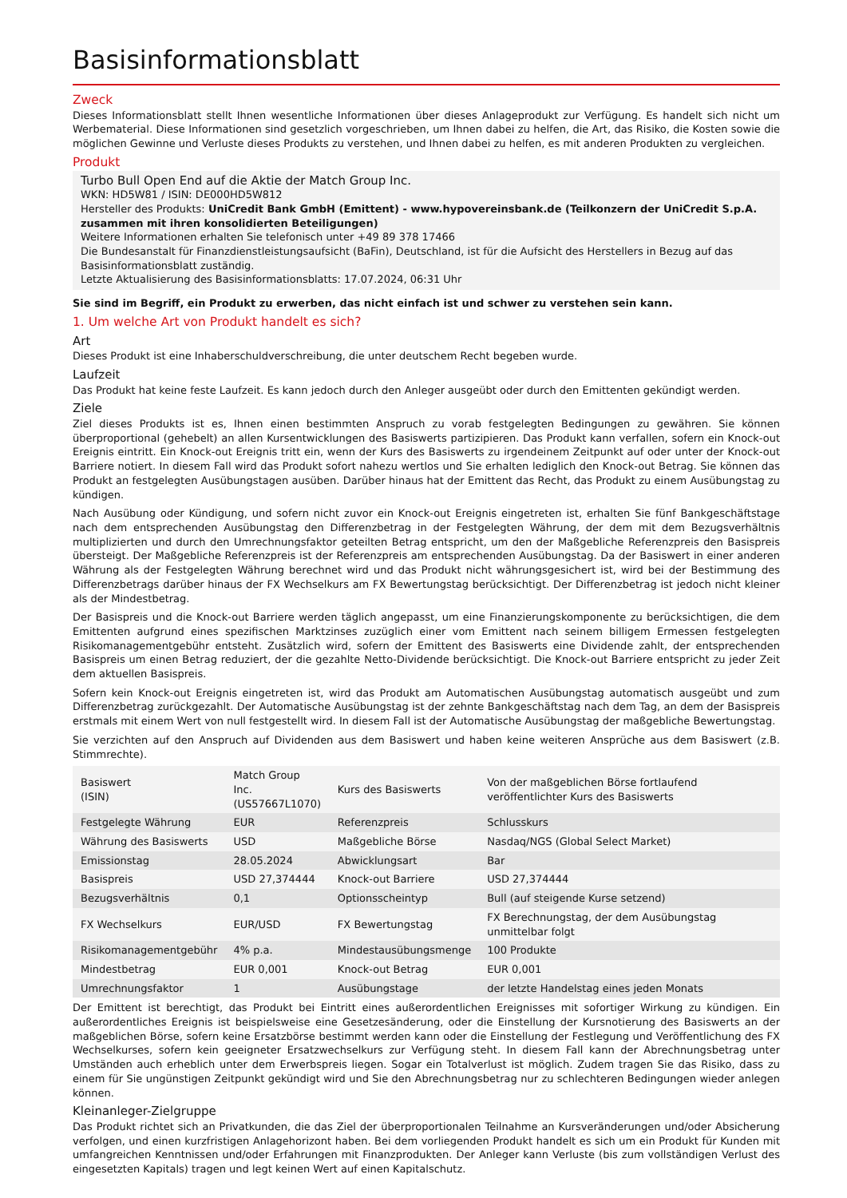Basisinformationsblatt
Zweck
Dieses Informationsblatt stellt Ihnen wesentliche Informationen über dieses Anlageprodukt zur Verfügung. Es handelt sich nicht um Werbematerial. Diese Informationen sind gesetzlich vorgeschrieben, um Ihnen dabei zu helfen, die Art, das Risiko, die Kosten sowie die möglichen Gewinne und Verluste dieses Produkts zu verstehen, und Ihnen dabei zu helfen, es mit anderen Produkten zu vergleichen.
Produkt
Turbo Bull Open End auf die Aktie der Match Group Inc.
WKN: HD5W81 / ISIN: DE000HD5W812
Hersteller des Produkts: UniCredit Bank GmbH (Emittent) - www.hypovereinsbank.de (Teilkonzern der UniCredit S.p.A. zusammen mit ihren konsolidierten Beteiligungen)
Weitere Informationen erhalten Sie telefonisch unter +49 89 378 17466
Die Bundesanstalt für Finanzdienstleistungsaufsicht (BaFin), Deutschland, ist für die Aufsicht des Herstellers in Bezug auf das Basisinformationsblatt zuständig.
Letzte Aktualisierung des Basisinformationsblatts: 17.07.2024, 06:31 Uhr
Sie sind im Begriff, ein Produkt zu erwerben, das nicht einfach ist und schwer zu verstehen sein kann.
1. Um welche Art von Produkt handelt es sich?
Art
Dieses Produkt ist eine Inhaberschuldverschreibung, die unter deutschem Recht begeben wurde.
Laufzeit
Das Produkt hat keine feste Laufzeit. Es kann jedoch durch den Anleger ausgeübt oder durch den Emittenten gekündigt werden.
Ziele
Ziel dieses Produkts ist es, Ihnen einen bestimmten Anspruch zu vorab festgelegten Bedingungen zu gewähren. Sie können überproportional (gehebelt) an allen Kursentwicklungen des Basiswerts partizipieren. Das Produkt kann verfallen, sofern ein Knock-out Ereignis eintritt. Ein Knock-out Ereignis tritt ein, wenn der Kurs des Basiswerts zu irgendeinem Zeitpunkt auf oder unter der Knock-out Barriere notiert. In diesem Fall wird das Produkt sofort nahezu wertlos und Sie erhalten lediglich den Knock-out Betrag. Sie können das Produkt an festgelegten Ausübungstagen ausüben. Darüber hinaus hat der Emittent das Recht, das Produkt zu einem Ausübungstag zu kündigen.
Nach Ausübung oder Kündigung, und sofern nicht zuvor ein Knock-out Ereignis eingetreten ist, erhalten Sie fünf Bankgeschäftstage nach dem entsprechenden Ausübungstag den Differenzbetrag in der Festgelegten Währung, der dem mit dem Bezugsverhältnis multiplizierten und durch den Umrechnungsfaktor geteilten Betrag entspricht, um den der Maßgebliche Referenzpreis den Basispreis übersteigt. Der Maßgebliche Referenzpreis ist der Referenzpreis am entsprechenden Ausübungstag. Da der Basiswert in einer anderen Währung als der Festgelegten Währung berechnet wird und das Produkt nicht währungsgesichert ist, wird bei der Bestimmung des Differenzbetrags darüber hinaus der FX Wechselkurs am FX Bewertungstag berücksichtigt. Der Differenzbetrag ist jedoch nicht kleiner als der Mindestbetrag.
Der Basispreis und die Knock-out Barriere werden täglich angepasst, um eine Finanzierungskomponente zu berücksichtigen, die dem Emittenten aufgrund eines spezifischen Marktzinses zuzüglich einer vom Emittent nach seinem billigem Ermessen festgelegten Risikomanagementgebühr entsteht. Zusätzlich wird, sofern der Emittent des Basiswerts eine Dividende zahlt, der entsprechenden Basispreis um einen Betrag reduziert, der die gezahlte Netto-Dividende berücksichtigt. Die Knock-out Barriere entspricht zu jeder Zeit dem aktuellen Basispreis.
Sofern kein Knock-out Ereignis eingetreten ist, wird das Produkt am Automatischen Ausübungstag automatisch ausgeübt und zum Differenzbetrag zurückgezahlt. Der Automatische Ausübungstag ist der zehnte Bankgeschäftstag nach dem Tag, an dem der Basispreis erstmals mit einem Wert von null festgestellt wird. In diesem Fall ist der Automatische Ausübungstag der maßgebliche Bewertungstag.
Sie verzichten auf den Anspruch auf Dividenden aus dem Basiswert und haben keine weiteren Ansprüche aus dem Basiswert (z.B. Stimmrechte).
| Basiswert (ISIN) | Match Group Inc. (US57667L1070) | Kurs des Basiswerts | Von der maßgeblichen Börse fortlaufend veröffentlichter Kurs des Basiswerts |
| Festgelegte Währung | EUR | Referenzpreis | Schlusskurs |
| Währung des Basiswerts | USD | Maßgebliche Börse | Nasdaq/NGS (Global Select Market) |
| Emissionstag | 28.05.2024 | Abwicklungsart | Bar |
| Basispreis | USD 27,374444 | Knock-out Barriere | USD 27,374444 |
| Bezugsverhältnis | 0,1 | Optionsscheintyp | Bull (auf steigende Kurse setzend) |
| FX Wechselkurs | EUR/USD | FX Bewertungstag | FX Berechnungstag, der dem Ausübungstag unmittelbar folgt |
| Risikomanagementgebühr | 4% p.a. | Mindestausübungsmenge | 100 Produkte |
| Mindestbetrag | EUR 0,001 | Knock-out Betrag | EUR 0,001 |
| Umrechnungsfaktor | 1 | Ausübungstage | der letzte Handelstag eines jeden Monats |
Der Emittent ist berechtigt, das Produkt bei Eintritt eines außerordentlichen Ereignisses mit sofortiger Wirkung zu kündigen. Ein außerordentliches Ereignis ist beispielsweise eine Gesetzesänderung, oder die Einstellung der Kursnotierung des Basiswerts an der maßgeblichen Börse, sofern keine Ersatzbörse bestimmt werden kann oder die Einstellung der Festlegung und Veröffentlichung des FX Wechselkurses, sofern kein geeigneter Ersatzwechselkurs zur Verfügung steht. In diesem Fall kann der Abrechnungsbetrag unter Umständen auch erheblich unter dem Erwerbspreis liegen. Sogar ein Totalverlust ist möglich. Zudem tragen Sie das Risiko, dass zu einem für Sie ungünstigen Zeitpunkt gekündigt wird und Sie den Abrechnungsbetrag nur zu schlechteren Bedingungen wieder anlegen können.
Kleinanleger-Zielgruppe
Das Produkt richtet sich an Privatkunden, die das Ziel der überproportionalen Teilnahme an Kursveränderungen und/oder Absicherung verfolgen, und einen kurzfristigen Anlagehorizont haben. Bei dem vorliegenden Produkt handelt es sich um ein Produkt für Kunden mit umfangreichen Kenntnissen und/oder Erfahrungen mit Finanzprodukten. Der Anleger kann Verluste (bis zum vollständigen Verlust des eingesetzten Kapitals) tragen und legt keinen Wert auf einen Kapitalschutz.